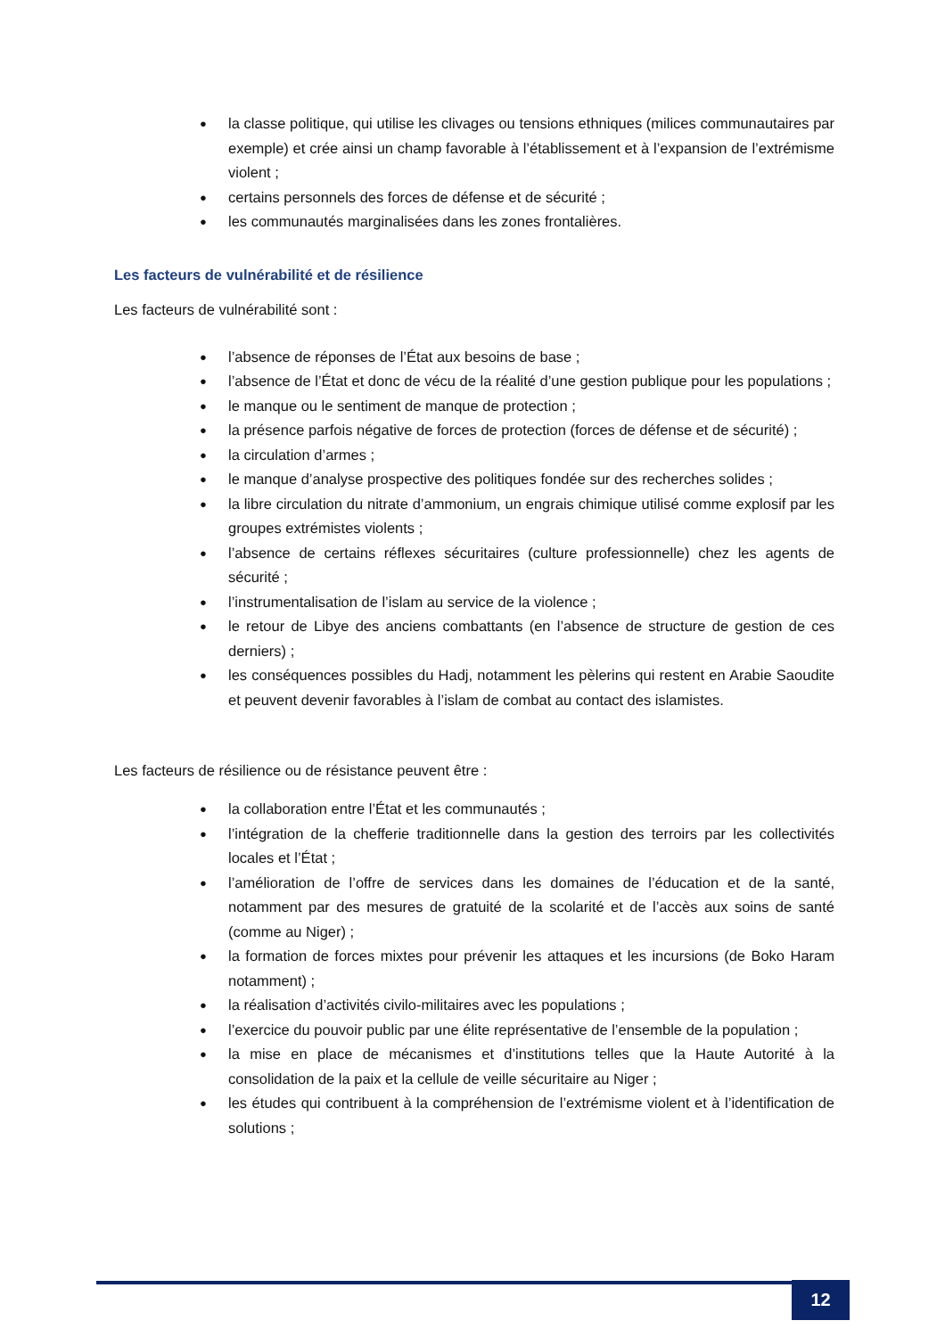● la classe politique, qui utilise les clivages ou tensions ethniques (milices communautaires par exemple) et crée ainsi un champ favorable à l’établissement et à l’expansion de l’extrémisme violent ;
● certains personnels des forces de défense et de sécurité ;
● les communautés marginalisées dans les zones frontalières.
Les facteurs de vulnérabilité et de résilience
Les facteurs de vulnérabilité sont :
● l’absence de réponses de l’État aux besoins de base ;
● l’absence de l’État et donc de vécu de la réalité d’une gestion publique pour les populations ;
● le manque ou le sentiment de manque de protection ;
● la présence parfois négative de forces de protection (forces de défense et de sécurité) ;
● la circulation d’armes ;
● le manque d’analyse prospective des politiques fondée sur des recherches solides ;
● la libre circulation du nitrate d’ammonium, un engrais chimique utilisé comme explosif par les groupes extrémistes violents ;
● l’absence de certains réflexes sécuritaires (culture professionnelle) chez les agents de sécurité ;
● l’instrumentalisation de l’islam au service de la violence ;
● le retour de Libye des anciens combattants (en l’absence de structure de gestion de ces derniers) ;
● les conséquences possibles du Hadj, notamment les pèlerins qui restent en Arabie Saoudite et peuvent devenir favorables à l’islam de combat au contact des islamistes.
Les facteurs de résilience ou de résistance peuvent être :
● la collaboration entre l’État et les communautés ;
● l’intégration de la chefferie traditionnelle dans la gestion des terroirs par les collectivités locales et l’État ;
● l’amélioration de l’offre de services dans les domaines de l’éducation et de la santé, notamment par des mesures de gratuité de la scolarité et de l’accès aux soins de santé (comme au Niger) ;
● la formation de forces mixtes pour prévenir les attaques et les incursions (de Boko Haram notamment) ;
● la réalisation d’activités civilo-militaires avec les populations ;
● l’exercice du pouvoir public par une élite représentative de l’ensemble de la population ;
● la mise en place de mécanismes et d’institutions telles que la Haute Autorité à la consolidation de la paix et la cellule de veille sécuritaire au Niger ;
● les études qui contribuent à la compréhension de l’extrémisme violent et à l’identification de solutions ;
12